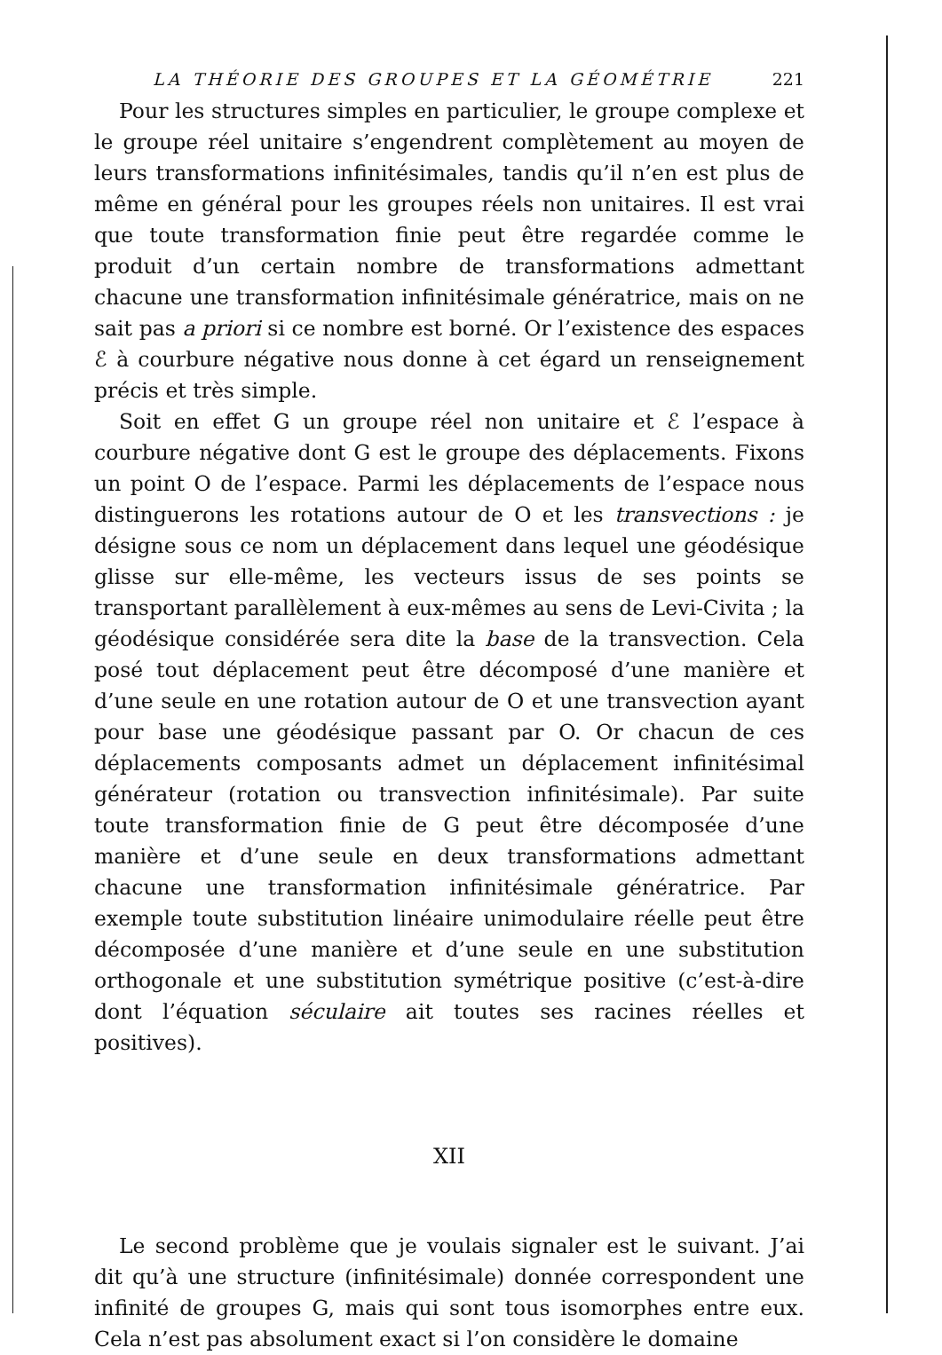LA THÉORIE DES GROUPES ET LA GÉOMÉTRIE 221
Pour les structures simples en particulier, le groupe complexe et le groupe réel unitaire s’engendrent complètement au moyen de leurs transformations infinitésimales, tandis qu’il n’en est plus de même en général pour les groupes réels non unitaires. Il est vrai que toute transformation finie peut être regardée comme le produit d’un certain nombre de transformations admettant chacune une transformation infinitésimale génératrice, mais on ne sait pas a priori si ce nombre est borné. Or l’existence des espaces ℰ à courbure négative nous donne à cet égard un renseignement précis et très simple.
Soit en effet G un groupe réel non unitaire et ℰ l’espace à courbure négative dont G est le groupe des déplacements. Fixons un point O de l’espace. Parmi les déplacements de l’espace nous distinguerons les rotations autour de O et les transvections : je désigne sous ce nom un déplacement dans lequel une géodésique glisse sur elle-même, les vecteurs issus de ses points se transportant parallèlement à eux-mêmes au sens de Levi-Civita ; la géodésique considérée sera dite la base de la transvection. Cela posé tout déplacement peut être décomposé d’une manière et d’une seule en une rotation autour de O et une transvection ayant pour base une géodésique passant par O. Or chacun de ces déplacements composants admet un déplacement infinitésimal générateur (rotation ou transvection infinitésimale). Par suite toute transformation finie de G peut être décomposée d’une manière et d’une seule en deux transformations admettant chacune une transformation infinitésimale génératrice. Par exemple toute substitution linéaire unimodulaire réelle peut être décomposée d’une manière et d’une seule en une substitution orthogonale et une substitution symétrique positive (c’est-à-dire dont l’équation séculaire ait toutes ses racines réelles et positives).
XII
Le second problème que je voulais signaler est le suivant. J’ai dit qu’à une structure (infinitésimale) donnée correspondent une infinité de groupes G, mais qui sont tous isomorphes entre eux. Cela n’est pas absolument exact si l’on considère le domaine